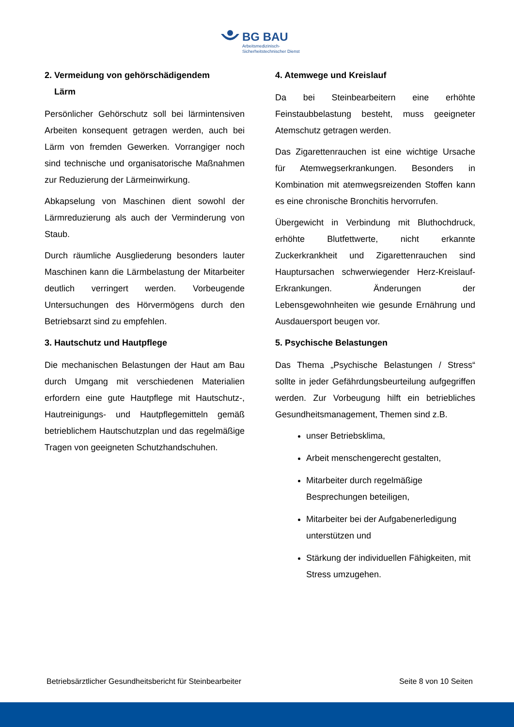BG BAU
Arbeitsmedizinisch-
Sicherheitstechnischer Dienst
2. Vermeidung von gehörschädigendem
Lärm
Persönlicher Gehörschutz soll bei lärmintensiven Arbeiten konsequent getragen werden, auch bei Lärm von fremden Gewerken. Vorrangiger noch sind technische und organisatorische Maßnahmen zur Reduzierung der Lärmeinwirkung.
Abkapselung von Maschinen dient sowohl der Lärmreduzierung als auch der Verminderung von Staub.
Durch räumliche Ausgliederung besonders lauter Maschinen kann die Lärmbelastung der Mitarbeiter deutlich verringert werden. Vorbeugende Untersuchungen des Hörvermögens durch den Betriebsarzt sind zu empfehlen.
3. Hautschutz und Hautpflege
Die mechanischen Belastungen der Haut am Bau durch Umgang mit verschiedenen Materialien erfordern eine gute Hautpflege mit Hautschutz-, Hautreinigungs- und Hautpflegemitteln gemäß betrieblichem Hautschutzplan und das regelmäßige Tragen von geeigneten Schutzhandschuhen.
4. Atemwege und Kreislauf
Da bei Steinbearbeitern eine erhöhte Feinstaubbelastung besteht, muss geeigneter Atemschutz getragen werden.
Das Zigarettenrauchen ist eine wichtige Ursache für Atemwegserkrankungen. Besonders in Kombination mit atemwegsreizenden Stoffen kann es eine chronische Bronchitis hervorrufen.
Übergewicht in Verbindung mit Bluthochdruck, erhöhte Blutfettwerte, nicht erkannte Zuckerkrankheit und Zigarettenrauchen sind Hauptursachen schwerwiegender Herz-Kreislauf-Erkrankungen. Änderungen der Lebensgewohnheiten wie gesunde Ernährung und Ausdauersport beugen vor.
5. Psychische Belastungen
Das Thema „Psychische Belastungen / Stress“ sollte in jeder Gefährdungsbeurteilung aufgegriffen werden. Zur Vorbeugung hilft ein betriebliches Gesundheitsmanagement, Themen sind z.B.
unser Betriebsklima,
Arbeit menschengerecht gestalten,
Mitarbeiter durch regelmäßige Besprechungen beteiligen,
Mitarbeiter bei der Aufgabenerledigung unterstützen und
Stärkung der individuellen Fähigkeiten, mit Stress umzugehen.
Betriebsärztlicher Gesundheitsbericht für Steinbearbeiter Seite 8 von 10 Seiten